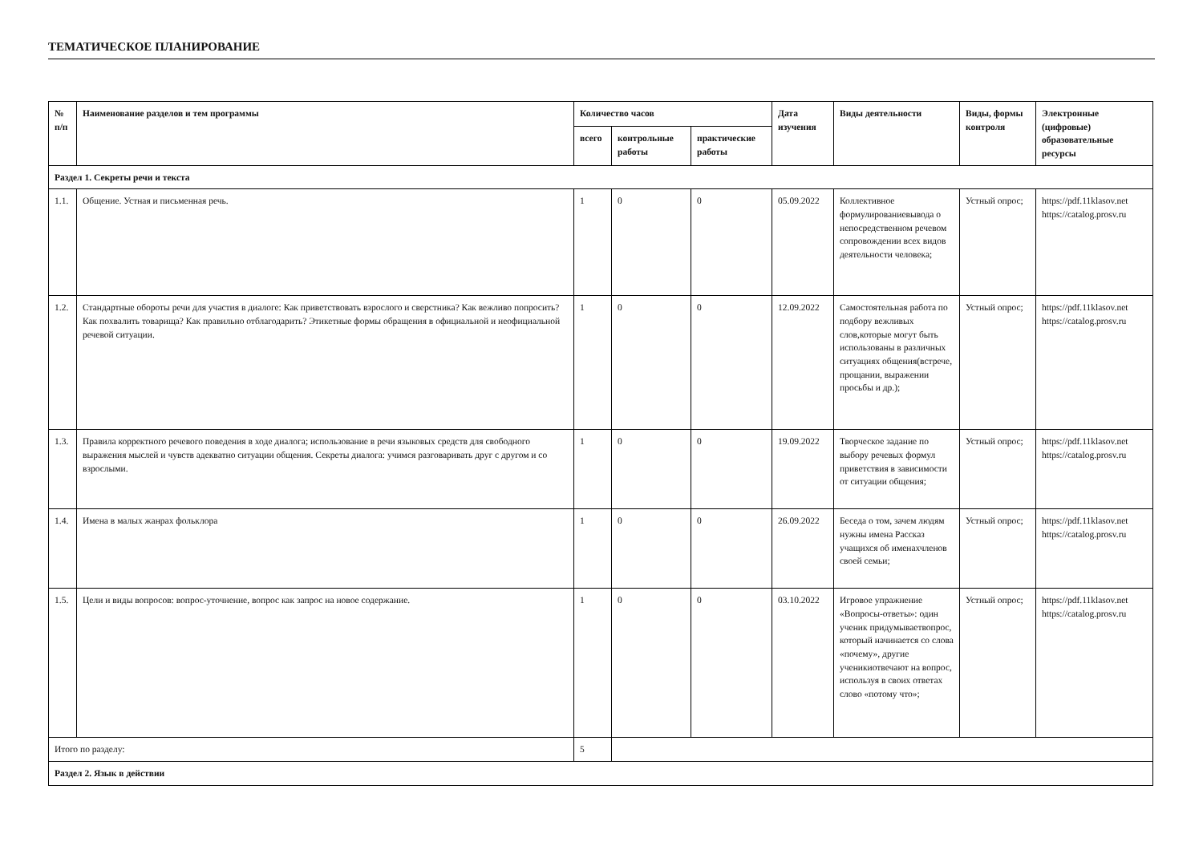ТЕМАТИЧЕСКОЕ ПЛАНИРОВАНИЕ
| № п/п | Наименование разделов и тем программы | Количество часов | | | Дата изучения | Виды деятельности | Виды, формы контроля | Электронные (цифровые) образовательные ресурсы |
| --- | --- | --- | --- | --- | --- | --- | --- | --- |
| | | всего | контрольные работы | практические работы | | | | |
| Раздел 1. Секреты речи и текста | | | | | | | | |
| 1.1. | Общение. Устная и письменная речь. | 1 | 0 | 0 | 05.09.2022 | Коллективное формулированиевывода о непосредственном речевом сопровождении всех видов деятельности человека; | Устный опрос; | https://pdf.11klasov.net https://catalog.prosv.ru |
| 1.2. | Стандартные обороты речи для участия в диалоге: Как приветствовать взрослого и сверстника? Как вежливо попросить? Как похвалить товарища? Как правильно отблагодарить? Этикетные формы обращения в официальной и неофициальной речевой ситуации. | 1 | 0 | 0 | 12.09.2022 | Самостоятельная работа по подбору вежливых слов,которые могут быть использованы в различных ситуациях общения(встрече, прощании, выражении просьбы и др.); | Устный опрос; | https://pdf.11klasov.net https://catalog.prosv.ru |
| 1.3. | Правила корректного речевого поведения в ходе диалога; использование в речи языковых средств для свободного выражения мыслей и чувств адекватно ситуации общения. Секреты диалога: учимся разговаривать друг с другом и со взрослыми. | 1 | 0 | 0 | 19.09.2022 | Творческое задание по выбору речевых формул приветствия в зависимости от ситуации общения; | Устный опрос; | https://pdf.11klasov.net https://catalog.prosv.ru |
| 1.4. | Имена в малых жанрах фольклора | 1 | 0 | 0 | 26.09.2022 | Беседа о том, зачем людям нужны имена Рассказ учащихся об именахчленов своей семьи; | Устный опрос; | https://pdf.11klasov.net https://catalog.prosv.ru |
| 1.5. | Цели и виды вопросов: вопрос-уточнение, вопрос как запрос на новое содержание. | 1 | 0 | 0 | 03.10.2022 | Игровое упражнение «Вопросы-ответы»: один ученик придумываетвопрос, который начинается со слова «почему», другие ученикиотвечают на вопрос, используя в своих ответах слово «потому что»; | Устный опрос; | https://pdf.11klasov.net https://catalog.prosv.ru |
| Итого по разделу: | | 5 | | | | | | |
| Раздел 2. Язык в действии | | | | | | | | |